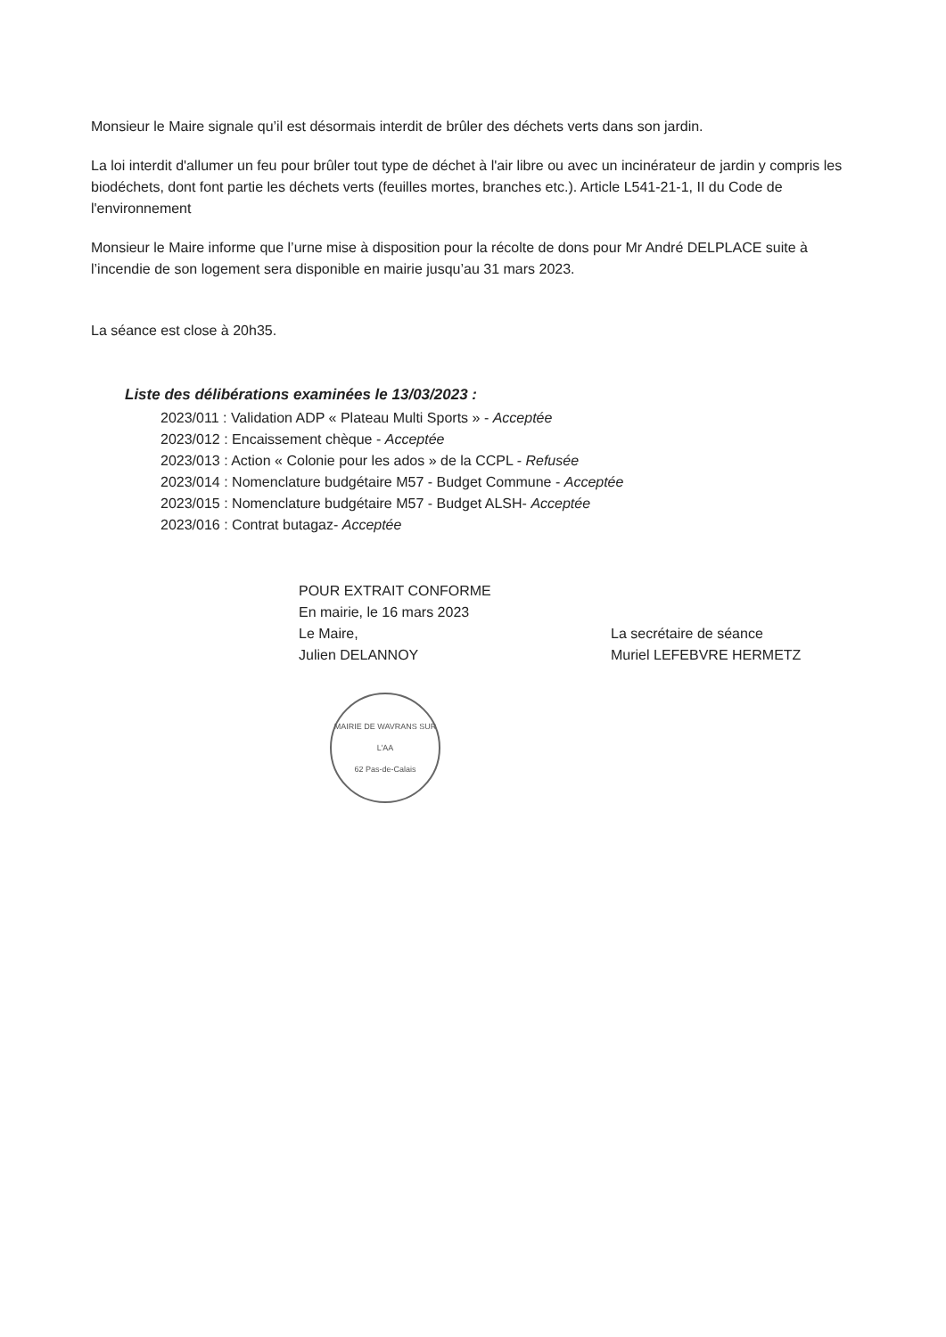Monsieur le Maire signale qu’il est désormais interdit de brûler des déchets verts dans son jardin.
La loi interdit d'allumer un feu pour brûler tout type de déchet à l'air libre ou avec un incinérateur de jardin y compris les biodéchets, dont font partie les déchets verts (feuilles mortes, branches etc.). Article L541-21-1, II du Code de l'environnement
Monsieur le Maire informe que l’urne mise à disposition pour la récolte de dons pour Mr André DELPLACE suite à l’incendie de son logement sera disponible en mairie jusqu’au 31 mars 2023.
La séance est close à 20h35.
Liste des délibérations examinées le 13/03/2023 :
2023/011 : Validation ADP « Plateau Multi Sports » - Acceptée
2023/012 : Encaissement chèque - Acceptée
2023/013 : Action « Colonie pour les ados » de la CCPL - Refusée
2023/014 : Nomenclature budgétaire M57 - Budget Commune - Acceptée
2023/015 : Nomenclature budgétaire M57 - Budget ALSH- Acceptée
2023/016 : Contrat butagaz- Acceptée
POUR EXTRAIT CONFORME
En mairie, le 16 mars 2023
Le Maire,
Julien DELANNOY
MAIRIE DE WAVRANS SUR L'AA
62 Pas-de-Calais
La secrétaire de séance
Muriel LEFEBVRE HERMETZ